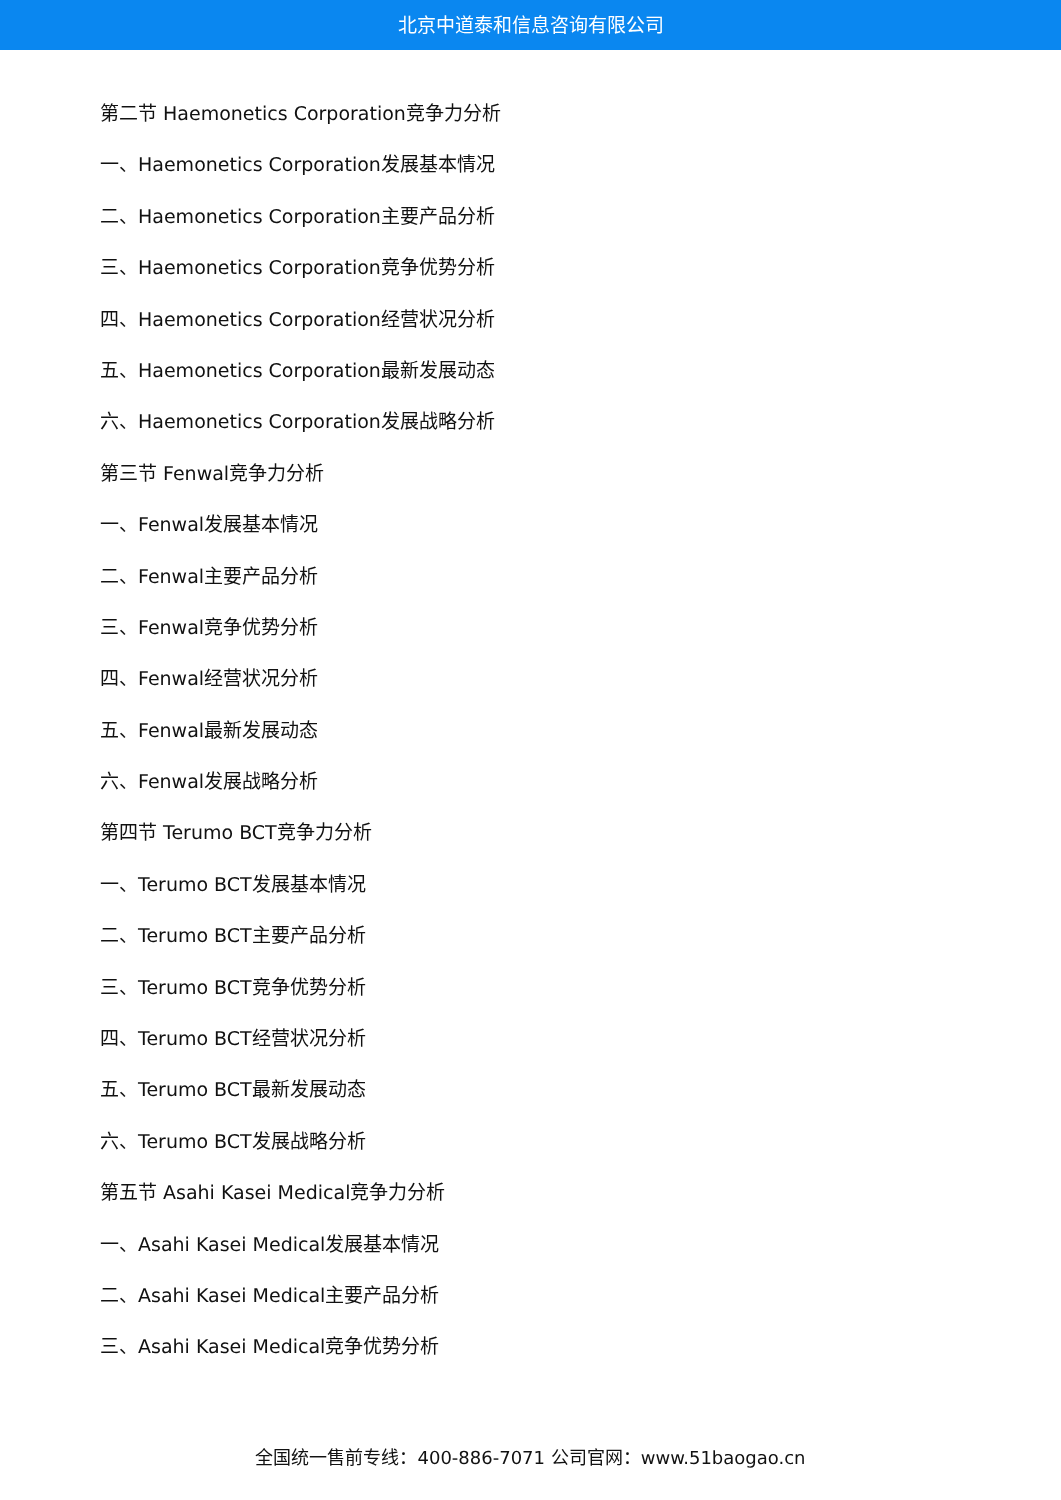北京中道泰和信息咨询有限公司
第二节 Haemonetics Corporation竞争力分析
一、Haemonetics Corporation发展基本情况
二、Haemonetics Corporation主要产品分析
三、Haemonetics Corporation竞争优势分析
四、Haemonetics Corporation经营状况分析
五、Haemonetics Corporation最新发展动态
六、Haemonetics Corporation发展战略分析
第三节 Fenwal竞争力分析
一、Fenwal发展基本情况
二、Fenwal主要产品分析
三、Fenwal竞争优势分析
四、Fenwal经营状况分析
五、Fenwal最新发展动态
六、Fenwal发展战略分析
第四节 Terumo BCT竞争力分析
一、Terumo BCT发展基本情况
二、Terumo BCT主要产品分析
三、Terumo BCT竞争优势分析
四、Terumo BCT经营状况分析
五、Terumo BCT最新发展动态
六、Terumo BCT发展战略分析
第五节 Asahi Kasei Medical竞争力分析
一、Asahi Kasei Medical发展基本情况
二、Asahi Kasei Medical主要产品分析
三、Asahi Kasei Medical竞争优势分析
全国统一售前专线：400-886-7071 公司官网：www.51baogao.cn